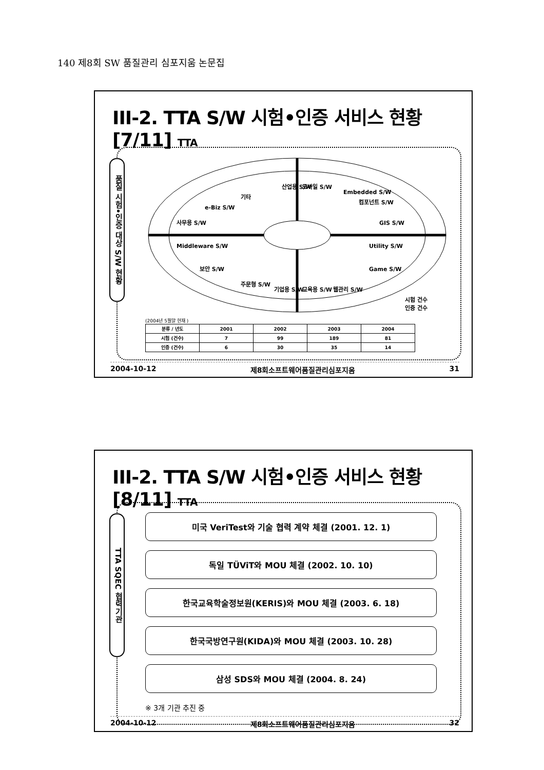140 제8회 SW 품질관리 심포지움 논문집
III-2. TTA S/W 시험•인증 서비스 현황 [7/11] TTA
품질 시험•인증 대상 S/W 현황
사무용 S/W
Middleware S/W
산업용 S/W
모바일 S/W
Embedded S/W
GIS S/W
Utility S/W
Game S/W
e-Biz S/W
기타
컴포넌트 S/W
보안 S/W
주문형 S/W
기업용 S/W
교육용 S/W
웹관리 S/W
시험 건수
인증 건수
(2004년 5월말 현재 )
| 분류 / 년도 | 2001 | 2002 | 2003 | 2004 |
| --- | --- | --- | --- | --- |
| 시험 (건수) | 7 | 99 | 189 | 81 |
| 인증 (건수) | 6 | 30 | 35 | 14 |
2004-10-12 제8회소프트웨어품질관리심포지움 31
III-2. TTA S/W 시험•인증 서비스 현황 [8/11] TTA
TTA SQEC 협력기관
미국 VeriTest와 기술 협력 계약 체결 (2001. 12. 1)
독일 TÜViT와 MOU 체결 (2002. 10. 10)
한국교육학술정보원(KERIS)와 MOU 체결 (2003. 6. 18)
한국국방연구원(KIDA)와 MOU 체결 (2003. 10. 28)
삼성 SDS와 MOU 체결 (2004. 8. 24)
※ 3개 기관 추진 중
2004-10-12 제8회소프트웨어품질관리심포지움 32